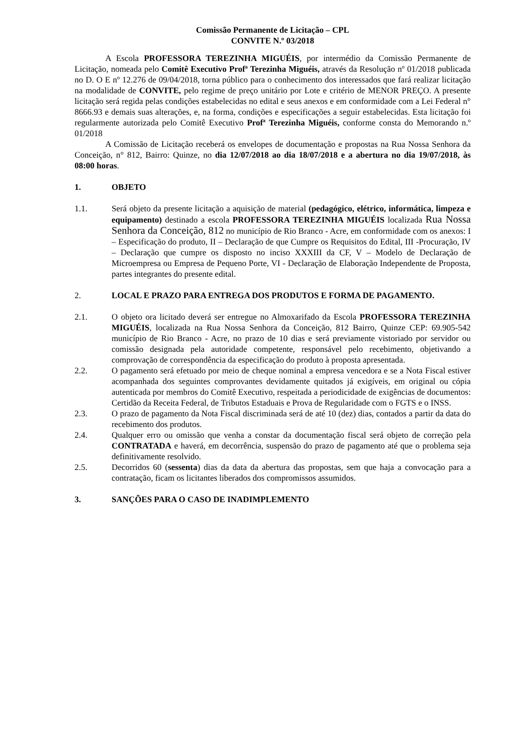Comissão Permanente de Licitação – CPL
CONVITE N.º 03/2018
A Escola PROFESSORA TEREZINHA MIGUÉIS, por intermédio da Comissão Permanente de Licitação, nomeada pelo Comitê Executivo Profª Terezinha Miguéis, através da Resolução nº 01/2018 publicada no D. O E nº 12.276 de 09/04/2018, torna público para o conhecimento dos interessados que fará realizar licitação na modalidade de CONVITE, pelo regime de preço unitário por Lote e critério de MENOR PREÇO. A presente licitação será regida pelas condições estabelecidas no edital e seus anexos e em conformidade com a Lei Federal n° 8666.93 e demais suas alterações, e, na forma, condições e especificações a seguir estabelecidas. Esta licitação foi regularmente autorizada pelo Comitê Executivo Profª Terezinha Miguéis, conforme consta do Memorando n.º 01/2018
A Comissão de Licitação receberá os envelopes de documentação e propostas na Rua Nossa Senhora da Conceição, n° 812, Bairro: Quinze, no dia 12/07/2018 ao dia 18/07/2018 e a abertura no dia 19/07/2018, às 08:00 horas.
1. OBJETO
1.1. Será objeto da presente licitação a aquisição de material (pedagógico, elétrico, informática, limpeza e equipamento) destinado a escola PROFESSORA TEREZINHA MIGUÉIS localizada Rua Nossa Senhora da Conceição, 812 no município de Rio Branco - Acre, em conformidade com os anexos: I – Especificação do produto, II – Declaração de que Cumpre os Requisitos do Edital, III -Procuração, IV – Declaração que cumpre os disposto no inciso XXXIII da CF, V – Modelo de Declaração de Microempresa ou Empresa de Pequeno Porte, VI - Declaração de Elaboração Independente de Proposta, partes integrantes do presente edital.
2. LOCAL E PRAZO PARA ENTREGA DOS PRODUTOS E FORMA DE PAGAMENTO.
2.1. O objeto ora licitado deverá ser entregue no Almoxarifado da Escola PROFESSORA TEREZINHA MIGUÉIS, localizada na Rua Nossa Senhora da Conceição, 812 Bairro, Quinze CEP: 69.905-542 município de Rio Branco - Acre, no prazo de 10 dias e será previamente vistoriado por servidor ou comissão designada pela autoridade competente, responsável pelo recebimento, objetivando a comprovação de correspondência da especificação do produto à proposta apresentada.
2.2. O pagamento será efetuado por meio de cheque nominal a empresa vencedora e se a Nota Fiscal estiver acompanhada dos seguintes comprovantes devidamente quitados já exigíveis, em original ou cópia autenticada por membros do Comitê Executivo, respeitada a periodicidade de exigências de documentos: Certidão da Receita Federal, de Tributos Estaduais e Prova de Regularidade com o FGTS e o INSS.
2.3. O prazo de pagamento da Nota Fiscal discriminada será de até 10 (dez) dias, contados a partir da data do recebimento dos produtos.
2.4. Qualquer erro ou omissão que venha a constar da documentação fiscal será objeto de correção pela CONTRATADA e haverá, em decorrência, suspensão do prazo de pagamento até que o problema seja definitivamente resolvido.
2.5. Decorridos 60 (sessenta) dias da data da abertura das propostas, sem que haja a convocação para a contratação, ficam os licitantes liberados dos compromissos assumidos.
3. SANÇÕES PARA O CASO DE INADIMPLEMENTO